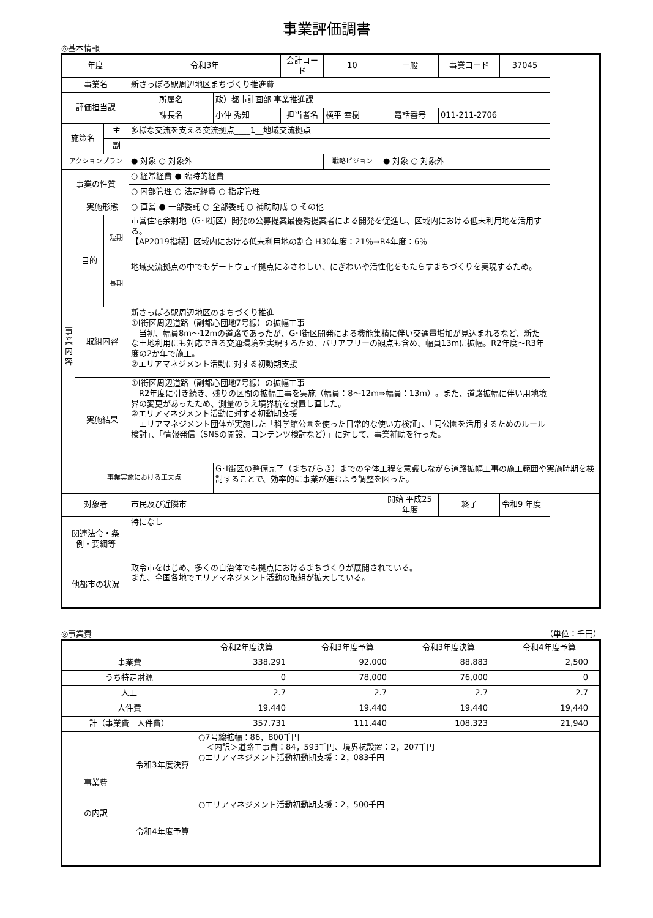事業評価調書
◎基本情報
| 年度 | | | 令和3年 | | 会計コード | 10 | 一般 | 事業コード | 37045 |
| 事業名 | | | 新さっぽろ駅周辺地区まちづくり推進費 | | | | | | |
| 評価担当課 | | | 所属名 | 政）都市計画部 事業推進課 | | | | | |
| | | | 課長名 | 小仲 秀知 | 担当者名 | 横平 幸樹 | 電話番号 | 011-211-2706 | |
| 施策名 | | 主 | 多様な交流を支える交流拠点____1__地域交流拠点 | | | | | | |
| | | 副 | | | | | | | |
| アクションプラン | | | ● 対象 ○ 対象外 | | | 戦略ビジョン | ● 対象 ○ 対象外 | | |
| 事業の性質 | | | ○ 経常経費 ● 臨時的経費 | | | | | | |
| | | | ○ 内部管理 ○ 法定経費 ○ 指定管理 | | | | | | |
| 事 業 内 容 | 実施形態 | | ○ 直営 ● 一部委託 ○ 全部委託 ○ 補助助成 ○ その他 | | | | | | |
| | 目的 | 短期 | 市営住宅余剰地（G･I街区）開発の公募提案最優秀提案者による開発を促進し、区域内における低未利用地を活用する。 【AP2019指標】区域内における低未利用地の割合 H30年度：21％⇒R4年度：6％ | | | | | | |
| | | 長期 | 地域交流拠点の中でもゲートウェイ拠点にふさわしい、にぎわいや活性化をもたらすまちづくりを実現するため。 | | | | | | |
| | 取組内容 | | 新さっぽろ駅周辺地区のまちづくり推進 ①I街区周辺道路（副都心団地7号線）の拡幅工事 当初、幅員8m～12mの道路であったが、G･I街区開発による機能集積に伴い交通量増加が見込まれるなど、新たな土地利用にも対応できる交通環境を実現するため、バリアフリーの観点も含め、幅員13mに拡幅。R2年度～R3年度の2か年で施工。 ②エリアマネジメント活動に対する初動期支援 | | | | | | |
| | 実施結果 | | ①I街区周辺道路（副都心団地7号線）の拡幅工事 R2年度に引き続き、残りの区間の拡幅工事を実施（幅員：8～12m⇒幅員：13m）。また、道路拡幅に伴い用地境界の変更があったため、測量のうえ境界杭を設置し直した。 ②エリアマネジメント活動に対する初動期支援 エリアマネジメント団体が実施した「科学館公園を使った日常的な使い方検証」、「同公園を活用するためのルール検討」、「情報発信（SNSの開設、コンテンツ検討など）」に対して、事業補助を行った。 | | | | | | |
| | 事業実施における工夫点 | | | G･I街区の整備完了（まちびらき）までの全体工程を意識しながら道路拡幅工事の施工範囲や実施時期を検討することで、効率的に事業が進むよう調整を図った。 | | | | | |
| 対象者 | | | 市民及び近隣市 | | | | 開始 平成25 年度 | 終了 | 令和9 年度 |
| 関連法令・条例・要綱等 | | | 特になし | | | | | | |
| 他都市の状況 | | | 政令市をはじめ、多くの自治体でも拠点におけるまちづくりが展開されている。 また、全国各地でエリアマネジメント活動の取組が拡大している。 | | | | | | |
◎事業費 （単位：千円）
| | | 令和2年度決算 | 令和3年度予算 | 令和3年度決算 | 令和4年度予算 |
| --- | --- | --- | --- | --- | --- |
| 事業費 | | 338,291 | 92,000 | 88,883 | 2,500 |
| うち特定財源 | | 0 | 78,000 | 76,000 | 0 |
| 人工 | | 2.7 | 2.7 | 2.7 | 2.7 |
| 人件費 | | 19,440 | 19,440 | 19,440 | 19,440 |
| 計（事業費＋人件費） | | 357,731 | 111,440 | 108,323 | 21,940 |
| 事業費 の内訳 | 令和3年度決算 | ○7号線拡幅：86，800千円 ＜内訳＞道路工事費：84，593千円、境界杭設置：2，207千円 ○エリアマネジメント活動初動期支援：2，083千円 | | | |
| | 令和4年度予算 | ○エリアマネジメント活動初動期支援：2，500千円 | | | |